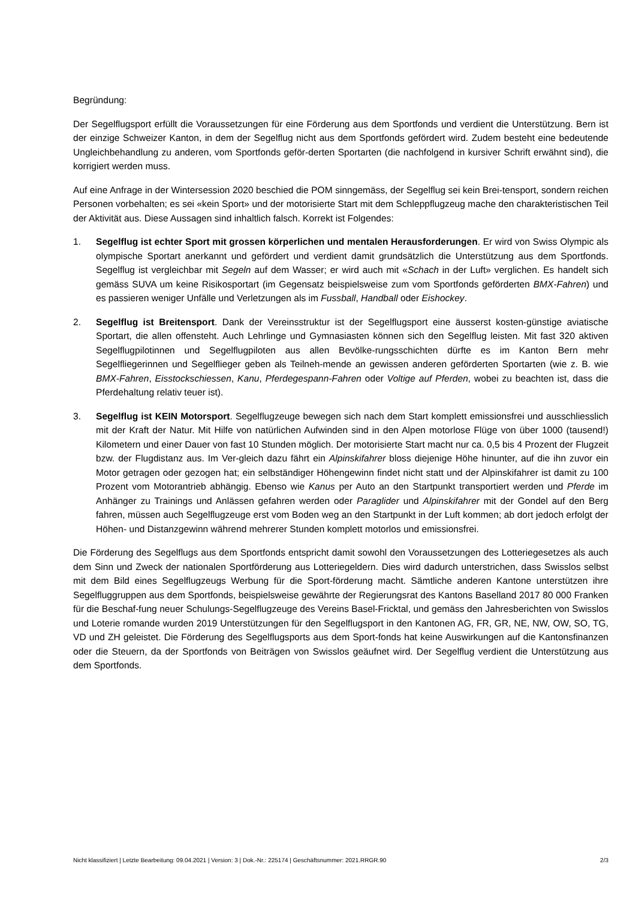Begründung:
Der Segelflugsport erfüllt die Voraussetzungen für eine Förderung aus dem Sportfonds und verdient die Unterstützung. Bern ist der einzige Schweizer Kanton, in dem der Segelflug nicht aus dem Sportfonds gefördert wird. Zudem besteht eine bedeutende Ungleichbehandlung zu anderen, vom Sportfonds geför-derten Sportarten (die nachfolgend in kursiver Schrift erwähnt sind), die korrigiert werden muss.
Auf eine Anfrage in der Wintersession 2020 beschied die POM sinngemäss, der Segelflug sei kein Brei-tensport, sondern reichen Personen vorbehalten; es sei «kein Sport» und der motorisierte Start mit dem Schleppflugzeug mache den charakteristischen Teil der Aktivität aus. Diese Aussagen sind inhaltlich falsch. Korrekt ist Folgendes:
1. Segelflug ist echter Sport mit grossen körperlichen und mentalen Herausforderungen. Er wird von Swiss Olympic als olympische Sportart anerkannt und gefördert und verdient damit grundsätzlich die Unterstützung aus dem Sportfonds. Segelflug ist vergleichbar mit Segeln auf dem Wasser; er wird auch mit «Schach in der Luft» verglichen. Es handelt sich gemäss SUVA um keine Risikosportart (im Gegensatz beispielsweise zum vom Sportfonds geförderten BMX-Fahren) und es passieren weniger Unfälle und Verletzungen als im Fussball, Handball oder Eishockey.
2. Segelflug ist Breitensport. Dank der Vereinsstruktur ist der Segelflugsport eine äusserst kosten-günstige aviatische Sportart, die allen offensteht. Auch Lehrlinge und Gymnasiasten können sich den Segelflug leisten. Mit fast 320 aktiven Segelflugpilotinnen und Segelflugpiloten aus allen Bevölke-rungsschichten dürfte es im Kanton Bern mehr Segelfliegerinnen und Segelflieger geben als Teilneh-mende an gewissen anderen geförderten Sportarten (wie z. B. wie BMX-Fahren, Eisstockschiessen, Kanu, Pferdegespann-Fahren oder Voltige auf Pferden, wobei zu beachten ist, dass die Pferdehaltung relativ teuer ist).
3. Segelflug ist KEIN Motorsport. Segelflugzeuge bewegen sich nach dem Start komplett emissionsfrei und ausschliesslich mit der Kraft der Natur. Mit Hilfe von natürlichen Aufwinden sind in den Alpen motorlose Flüge von über 1000 (tausend!) Kilometern und einer Dauer von fast 10 Stunden möglich. Der motorisierte Start macht nur ca. 0,5 bis 4 Prozent der Flugzeit bzw. der Flugdistanz aus. Im Ver-gleich dazu fährt ein Alpinskifahrer bloss diejenige Höhe hinunter, auf die ihn zuvor ein Motor getragen oder gezogen hat; ein selbständiger Höhengewinn findet nicht statt und der Alpinskifahrer ist damit zu 100 Prozent vom Motorantrieb abhängig. Ebenso wie Kanus per Auto an den Startpunkt transportiert werden und Pferde im Anhänger zu Trainings und Anlässen gefahren werden oder Paraglider und Alpinskifahrer mit der Gondel auf den Berg fahren, müssen auch Segelflugzeuge erst vom Boden weg an den Startpunkt in der Luft kommen; ab dort jedoch erfolgt der Höhen- und Distanzgewinn während mehrerer Stunden komplett motorlos und emissionsfrei.
Die Förderung des Segelflugs aus dem Sportfonds entspricht damit sowohl den Voraussetzungen des Lotteriegesetzes als auch dem Sinn und Zweck der nationalen Sportförderung aus Lotteriegeldern. Dies wird dadurch unterstrichen, dass Swisslos selbst mit dem Bild eines Segelflugzeugs Werbung für die Sport-förderung macht. Sämtliche anderen Kantone unterstützen ihre Segelfluggruppen aus dem Sportfonds, beispielsweise gewährte der Regierungsrat des Kantons Baselland 2017 80 000 Franken für die Beschaf-fung neuer Schulungs-Segelflugzeuge des Vereins Basel-Fricktal, und gemäss den Jahresberichten von Swisslos und Loterie romande wurden 2019 Unterstützungen für den Segelflugsport in den Kantonen AG, FR, GR, NE, NW, OW, SO, TG, VD und ZH geleistet. Die Förderung des Segelflugsports aus dem Sport-fonds hat keine Auswirkungen auf die Kantonsfinanzen oder die Steuern, da der Sportfonds von Beiträgen von Swisslos geäufnet wird. Der Segelflug verdient die Unterstützung aus dem Sportfonds.
Nicht klassifiziert | Letzte Bearbeitung: 09.04.2021 | Version: 3 | Dok.-Nr.: 225174 | Geschäftsnummer: 2021.RRGR.90 2/3